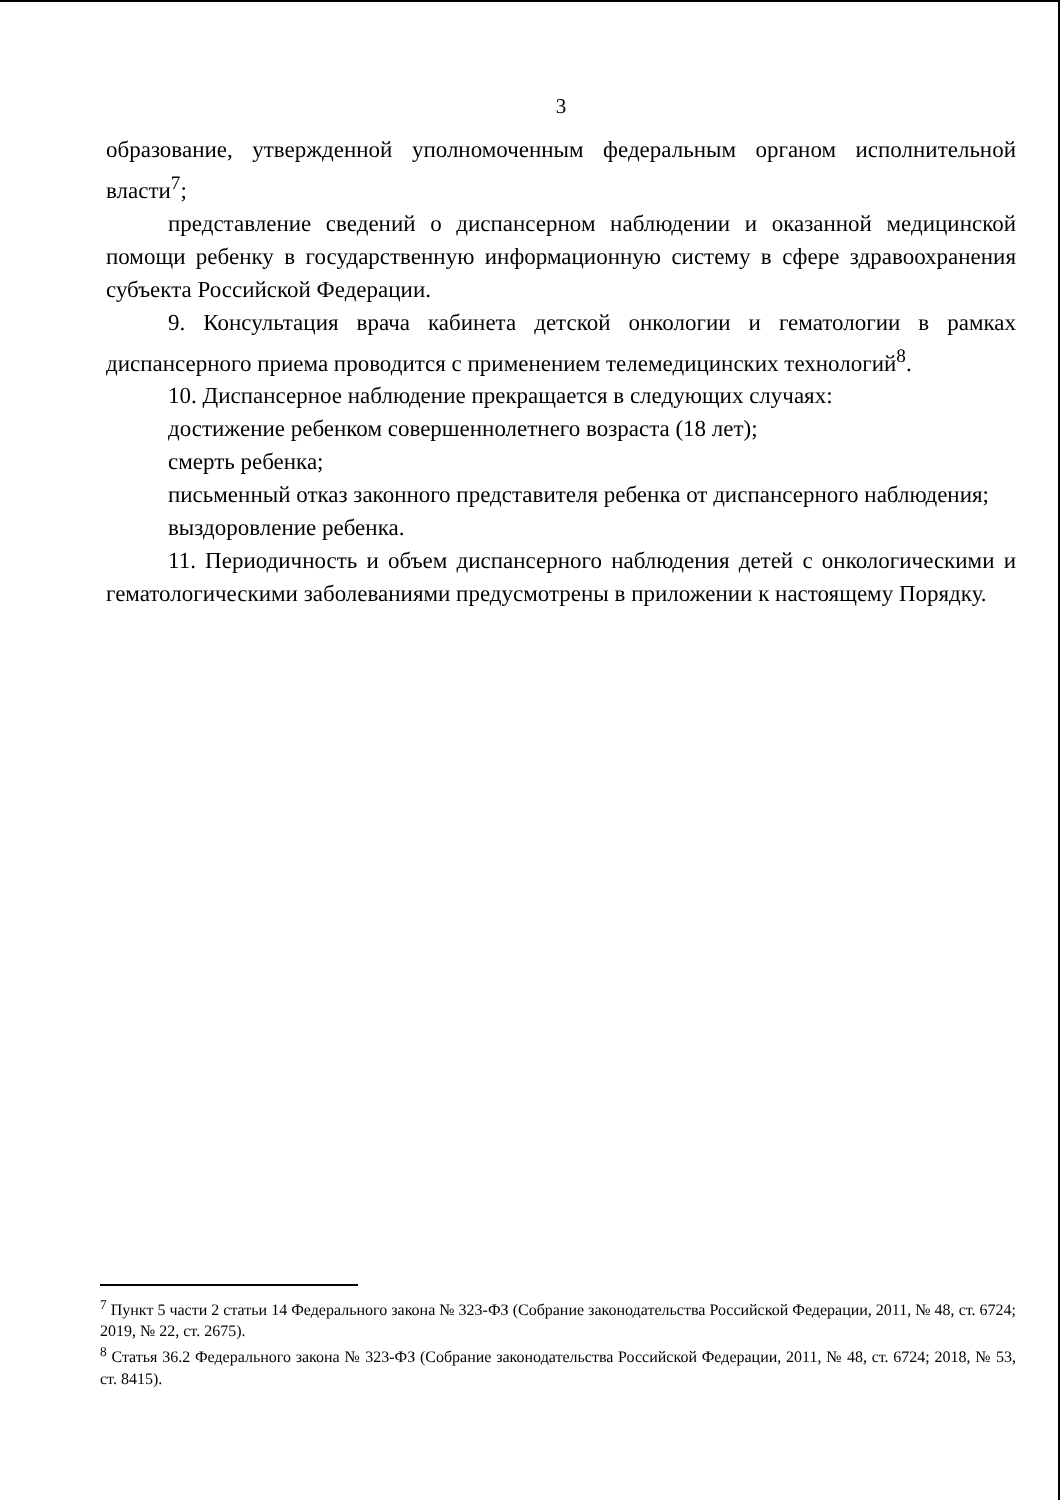3
образование, утвержденной уполномоченным федеральным органом исполнительной власти<sup>7</sup>;
представление сведений о диспансерном наблюдении и оказанной медицинской помощи ребенку в государственную информационную систему в сфере здравоохранения субъекта Российской Федерации.
9. Консультация врача кабинета детской онкологии и гематологии в рамках диспансерного приема проводится с применением телемедицинских технологий<sup>8</sup>.
10. Диспансерное наблюдение прекращается в следующих случаях:
достижение ребенком совершеннолетнего возраста (18 лет);
смерть ребенка;
письменный отказ законного представителя ребенка от диспансерного наблюдения;
выздоровление ребенка.
11. Периодичность и объем диспансерного наблюдения детей с онкологическими и гематологическими заболеваниями предусмотрены в приложении к настоящему Порядку.
<sup>7</sup> Пункт 5 части 2 статьи 14 Федерального закона № 323-ФЗ (Собрание законодательства Российской Федерации, 2011, № 48, ст. 6724; 2019, № 22, ст. 2675).
<sup>8</sup> Статья 36.2 Федерального закона № 323-ФЗ (Собрание законодательства Российской Федерации, 2011, № 48, ст. 6724; 2018, № 53, ст. 8415).